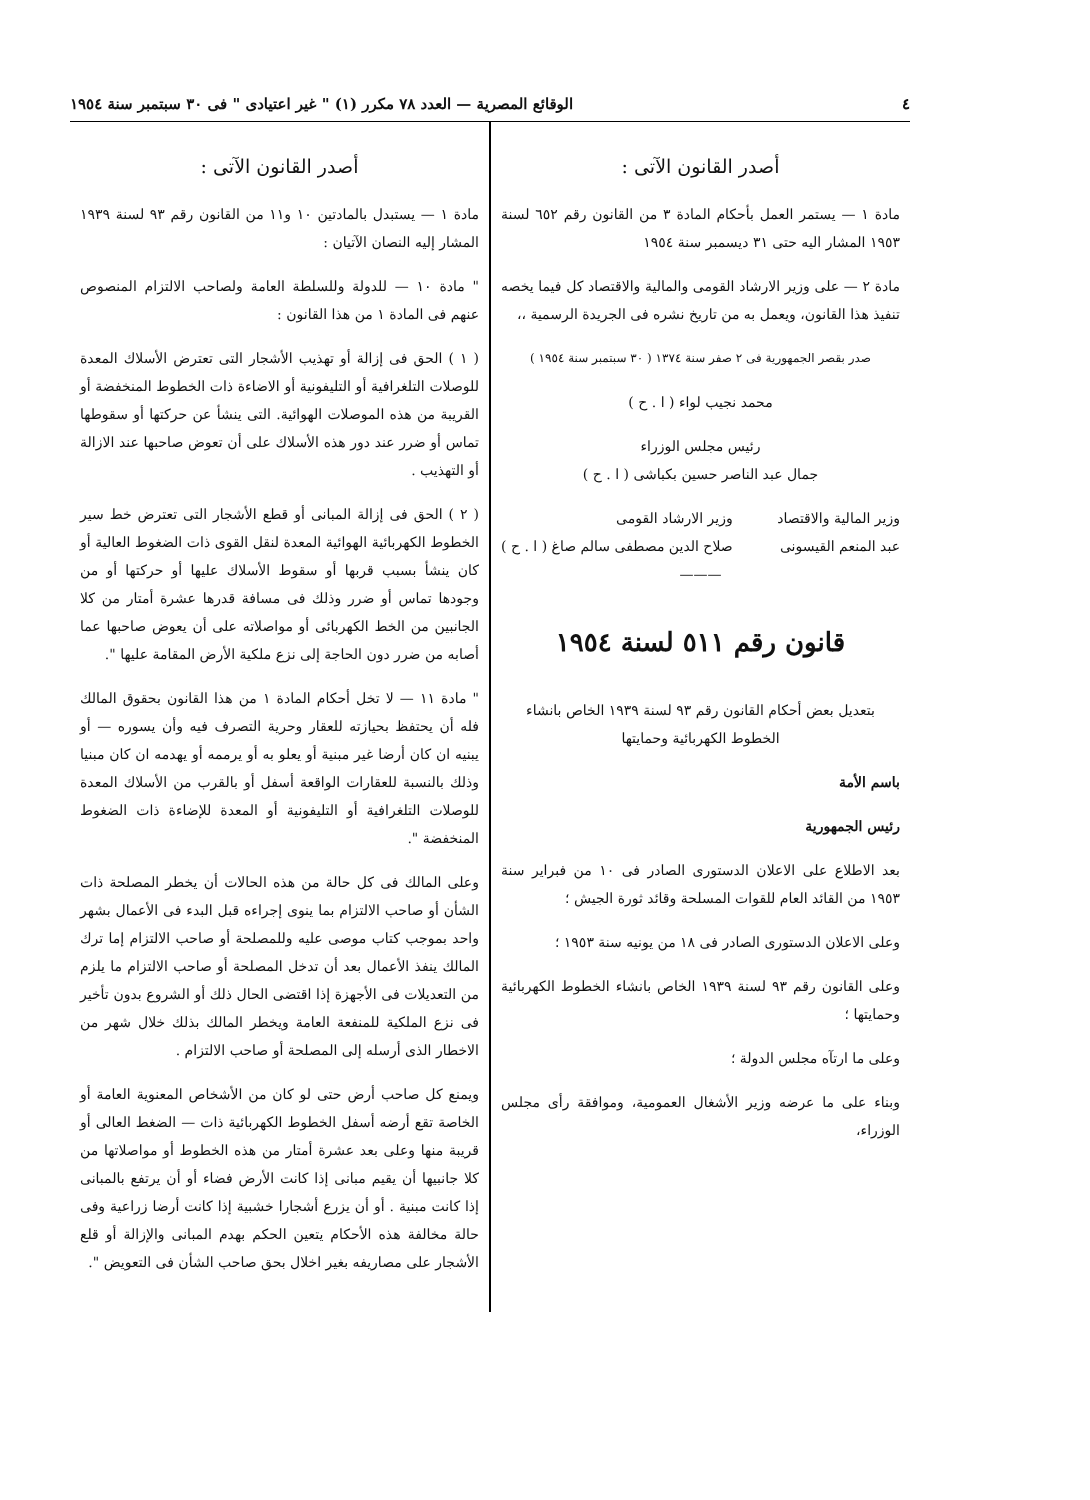٤ الوقائع المصرية — العدد ٧٨ مكرر (١) " غير اعتيادى " فى ٣٠ سبتمبر سنة ١٩٥٤
أصدر القانون الآتى :
مادة ١ — يستمر العمل بأحكام المادة ٣ من القانون رقم ٦٥٢ لسنة ١٩٥٣ المشار اليه حتى ٣١ ديسمبر سنة ١٩٥٤
مادة ٢ — على وزير الارشاد القومى والمالية والاقتصاد كل فيما يخصه تنفيذ هذا القانون، ويعمل به من تاريخ نشره فى الجريدة الرسمية ،،
صدر بقصر الجمهورية فى ٢ صفر سنة ١٣٧٤ ( ٣٠ سبتمبر سنة ١٩٥٤ )
محمد نجيب لواء ( ا . ح )
رئيس مجلس الوزراء
جمال عبد الناصر حسين بكباشى ( ا . ح )
وزير المالية والاقتصاد
عبد المنعم القيسونى وزير الارشاد القومى
صلاح الدين مصطفى سالم صاغ ( ا . ح )
———
قانون رقم ٥١١ لسنة ١٩٥٤
بتعديل بعض أحكام القانون رقم ٩٣ لسنة ١٩٣٩ الخاص بانشاء الخطوط الكهربائية وحمايتها
باسم الأمة
رئيس الجمهورية
بعد الاطلاع على الاعلان الدستورى الصادر فى ١٠ من فبراير سنة ١٩٥٣ من القائد العام للقوات المسلحة وقائد ثورة الجيش ؛
وعلى الاعلان الدستورى الصادر فى ١٨ من يونيه سنة ١٩٥٣ ؛
وعلى القانون رقم ٩٣ لسنة ١٩٣٩ الخاص بانشاء الخطوط الكهربائية وحمايتها ؛
وعلى ما ارتآه مجلس الدولة ؛
وبناء على ما عرضه وزير الأشغال العمومية، وموافقة رأى مجلس الوزراء،
أصدر القانون الآتى :
مادة ١ — يستبدل بالمادتين ١٠ و١١ من القانون رقم ٩٣ لسنة ١٩٣٩ المشار إليه النصان الآتيان :
" مادة ١٠ — للدولة وللسلطة العامة ولصاحب الالتزام المنصوص عنهم فى المادة ١ من هذا القانون :
( ١ ) الحق فى إزالة أو تهذيب الأشجار التى تعترض الأسلاك المعدة للوصلات التلغرافية أو التليفونية أو الاضاءة ذات الخطوط المنخفضة أو القريبة من هذه الموصلات الهوائية. التى ينشأ عن حركتها أو سقوطها تماس أو ضرر عند دور هذه الأسلاك على أن تعوض صاحبها عند الازالة أو التهذيب .
( ٢ ) الحق فى إزالة المبانى أو قطع الأشجار التى تعترض خط سير الخطوط الكهربائية الهوائية المعدة لنقل القوى ذات الضغوط العالية أو كان ينشأ بسبب قربها أو سقوط الأسلاك عليها أو حركتها أو من وجودها تماس أو ضرر وذلك فى مسافة قدرها عشرة أمتار من كلا الجانبين من الخط الكهربائى أو مواصلاته على أن يعوض صاحبها عما أصابه من ضرر دون الحاجة إلى نزع ملكية الأرض المقامة عليها ".
" مادة ١١ — لا تخل أحكام المادة ١ من هذا القانون بحقوق المالك فله أن يحتفظ بحيازته للعقار وحرية التصرف فيه وأن يسوره — أو يبنيه ان كان أرضا غير مبنية أو يعلو به أو يرممه أو يهدمه ان كان مبنيا وذلك بالنسبة للعقارات الواقعة أسفل أو بالقرب من الأسلاك المعدة للوصلات التلغرافية أو التليفونية أو المعدة للإضاءة ذات الضغوط المنخفضة ".
وعلى المالك فى كل حالة من هذه الحالات أن يخطر المصلحة ذات الشأن أو صاحب الالتزام بما ينوى إجراءه قبل البدء فى الأعمال بشهر واحد بموجب كتاب موصى عليه وللمصلحة أو صاحب الالتزام إما ترك المالك ينفذ الأعمال بعد أن تدخل المصلحة أو صاحب الالتزام ما يلزم من التعديلات فى الأجهزة إذا اقتضى الحال ذلك أو الشروع بدون تأخير فى نزع الملكية للمنفعة العامة ويخطر المالك بذلك خلال شهر من الاخطار الذى أرسله إلى المصلحة أو صاحب الالتزام .
ويمنع كل صاحب أرض حتى لو كان من الأشخاص المعنوية العامة أو الخاصة تقع أرضه أسفل الخطوط الكهربائية ذات — الضغط العالى أو قريبة منها وعلى بعد عشرة أمتار من هذه الخطوط أو مواصلاتها من كلا جانبيها أن يقيم مبانى إذا كانت الأرض فضاء أو أن يرتفع بالمبانى إذا كانت مبنية . أو أن يزرع أشجارا خشبية إذا كانت أرضا زراعية وفى حالة مخالفة هذه الأحكام يتعين الحكم بهدم المبانى والإزالة أو قلع الأشجار على مصاريفه بغير اخلال بحق صاحب الشأن فى التعويض ".